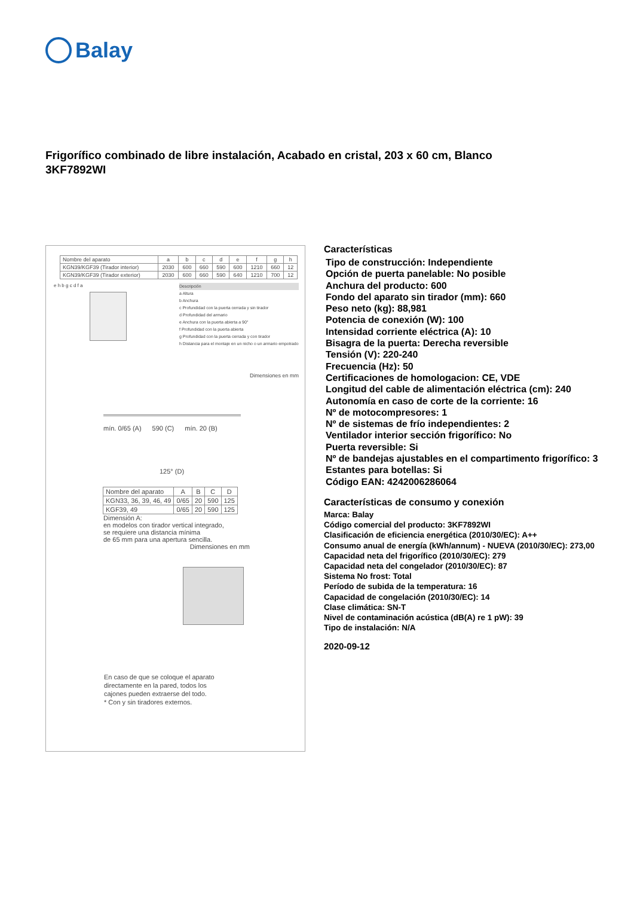Balay
Frigorífico combinado de libre instalación, Acabado en cristal, 203 x 60 cm, Blanco
3KF7892WI
| Nombre del aparato | a | b | c | d | e | f | g | h |
| KGN39/KGF39 (Tirador interior) | 2030 | 600 | 660 | 590 | 600 | 1210 | 660 | 12 |
| KGN39/KGF39 (Tirador exterior) | 2030 | 600 | 660 | 590 | 640 | 1210 | 700 | 12 |
e h b g c d f a
Descripción
a Altura
b Anchura
c Profundidad con la puerta cerrada y sin tirador
d Profundidad del armario
e Anchura con la puerta abierta a 90°
f Profundidad con la puerta abierta
g Profundidad con la puerta cerrada y con tirador
h Distancia para el montaje en un nicho o un armario empotrado
Dimensiones en mm
mín. 0/65 (A) 590 (C) mín. 20 (B)
125° (D)
| Nombre del aparato | A | B | C | D |
| KGN33, 36, 39, 46, 49 | 0/65 | 20 | 590 | 125 |
| KGF39, 49 | 0/65 | 20 | 590 | 125 |
Dimensión A:
en modelos con tirador vertical integrado,
se requiere una distancia mínima
de 65 mm para una apertura sencilla.
Dimensiones en mm
En caso de que se coloque el aparato
directamente en la pared, todos los
cajones pueden extraerse del todo.
* Con y sin tiradores externos.
Características
Tipo de construcción: Independiente
Opción de puerta panelable: No posible
Anchura del producto: 600
Fondo del aparato sin tirador (mm): 660
Peso neto (kg): 88,981
Potencia de conexión (W): 100
Intensidad corriente eléctrica (A): 10
Bisagra de la puerta: Derecha reversible
Tensión (V): 220-240
Frecuencia (Hz): 50
Certificaciones de homologacion: CE, VDE
Longitud del cable de alimentación eléctrica (cm): 240
Autonomía en caso de corte de la corriente: 16
Nº de motocompresores: 1
Nº de sistemas de frío independientes: 2
Ventilador interior sección frigorífico: No
Puerta reversible: Si
Nº de bandejas ajustables en el compartimento frigorífico: 3
Estantes para botellas: Si
Código EAN: 4242006286064
Características de consumo y conexión
Marca: Balay
Código comercial del producto: 3KF7892WI
Clasificación de eficiencia energética (2010/30/EC): A++
Consumo anual de energía (kWh/annum) - NUEVA (2010/30/EC): 273,00
Capacidad neta del frigorífico (2010/30/EC): 279
Capacidad neta del congelador (2010/30/EC): 87
Sistema No frost: Total
Período de subida de la temperatura: 16
Capacidad de congelación (2010/30/EC): 14
Clase climática: SN-T
Nivel de contaminación acústica (dB(A) re 1 pW): 39
Tipo de instalación: N/A
2020-09-12